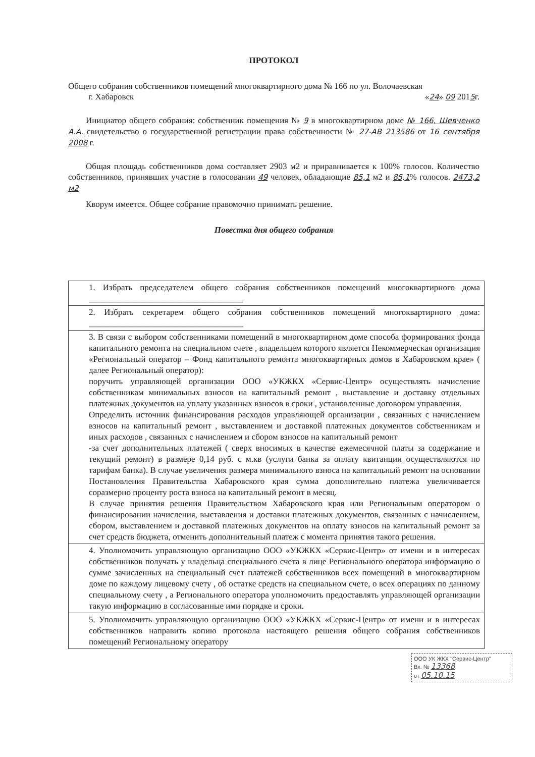ПРОТОКОЛ
Общего собрания собственников помещений многоквартирного дома № 166 по ул. Волочаевская
г. Хабаровск «24» 09 2015г.
Инициатор общего собрания: собственник помещения № 9 в многоквартирном доме № 166, Шевченко А.А. свидетельство о государственной регистрации права собственности № 27-АВ 213586 от 16 сентября 2008 г.
Общая площадь собственников дома составляет 2903 м2 и приравнивается к 100% голосов. Количество собственников, принявших участие в голосовании 49 человек, обладающие 85,1 м2 и 85,1% голосов. 2473,2 м2
Кворум имеется. Общее собрание правомочно принимать решение.
Повестка дня общего собрания
| 1. Избрать председателем общего собрания собственников помещений многоквартирного дома ____________________________________ |
| 2. Избрать секретарем общего собрания собственников помещений многоквартирного дома: ____________________________________ |
| 3. В связи с выбором собственниками помещений в многоквартирном доме способа формирования фонда капитального ремонта на специальном счете , владельцем которого является Некоммерческая организация «Региональный оператор – Фонд капитального ремонта многоквартирных домов в Хабаровском крае» ( далее Региональный оператор): поручить управляющей организации ООО «УКЖКХ «Сервис-Центр» осуществлять начисление собственникам минимальных взносов на капитальный ремонт , выставление и доставку отдельных платежных документов на уплату указанных взносов в сроки , установленные договором управления. Определить источник финансирования расходов управляющей организации , связанных с начислением взносов на капитальный ремонт , выставлением и доставкой платежных документов собственникам и иных расходов , связанных с начислением и сбором взносов на капитальный ремонт -за счет дополнительных платежей ( сверх вносимых в качестве ежемесячной платы за содержание и текущий ремонт) в размере 0,14 руб. с м.кв (услуги банка за оплату квитанции осуществляются по тарифам банка). В случае увеличения размера минимального взноса на капитальный ремонт на основании Постановления Правительства Хабаровского края сумма дополнительно платежа увеличивается соразмерно проценту роста взноса на капитальный ремонт в месяц. В случае принятия решения Правительством Хабаровского края или Региональным оператором о финансировании начисления, выставления и доставки платежных документов, связанных с начислением, сбором, выставлением и доставкой платежных документов на оплату взносов на капитальный ремонт за счет средств бюджета, отменить дополнительный платеж с момента принятия такого решения. |
| 4. Уполномочить управляющую организацию ООО «УКЖКХ «Сервис-Центр» от имени и в интересах собственников получать у владельца специального счета в лице Регионального оператора информацию о сумме зачисленных на специальный счет платежей собственников всех помещений в многоквартирном доме по каждому лицевому счету , об остатке средств на специальном счете, о всех операциях по данному специальному счету , а Регионального оператора уполномочить предоставлять управляющей организации такую информацию в согласованные ими порядке и сроки. |
| 5. Уполномочить управляющую организацию ООО «УКЖКХ «Сервис-Центр» от имени и в интересах собственников направить копию протокола настоящего решения общего собрания собственников помещений Региональному оператору |
ООО УК ЖКХ "Сервис-Центр"
Вх. № 13368
от 05.10.15